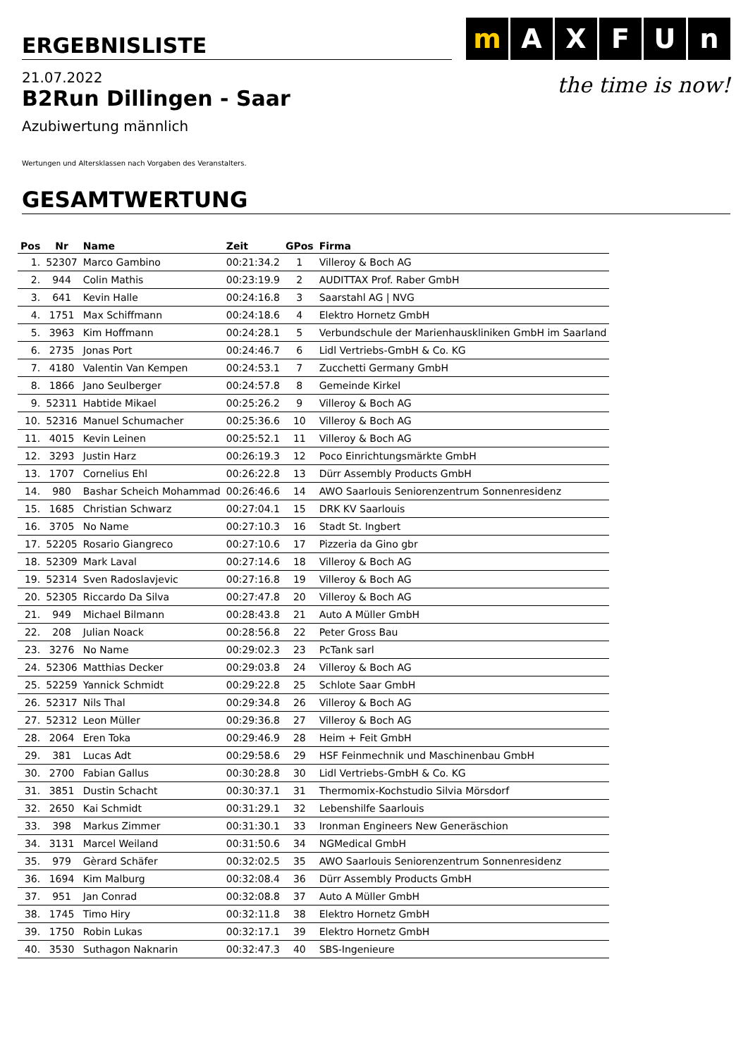ERGEBNISLISTE
m A X F U n
the time is now!
21.07.2022
B2Run Dillingen - Saar
Azubiwertung männlich
Wertungen und Altersklassen nach Vorgaben des Veranstalters.
GESAMTWERTUNG
| Pos | Nr | Name | Zeit | GPos | Firma |
| --- | --- | --- | --- | --- | --- |
| 1. | 52307 | Marco Gambino | 00:21:34.2 | 1 | Villeroy & Boch AG |
| 2. | 944 | Colin Mathis | 00:23:19.9 | 2 | AUDITTAX Prof. Raber GmbH |
| 3. | 641 | Kevin Halle | 00:24:16.8 | 3 | Saarstahl AG / NVG |
| 4. | 1751 | Max Schiffmann | 00:24:18.6 | 4 | Elektro Hornetz GmbH |
| 5. | 3963 | Kim Hoffmann | 00:24:28.1 | 5 | Verbundschule der Marienhauskliniken GmbH im Saarland |
| 6. | 2735 | Jonas Port | 00:24:46.7 | 6 | Lidl Vertriebs-GmbH & Co. KG |
| 7. | 4180 | Valentin Van Kempen | 00:24:53.1 | 7 | Zucchetti Germany GmbH |
| 8. | 1866 | Jano Seulberger | 00:24:57.8 | 8 | Gemeinde Kirkel |
| 9. | 52311 | Habtide Mikael | 00:25:26.2 | 9 | Villeroy & Boch AG |
| 10. | 52316 | Manuel Schumacher | 00:25:36.6 | 10 | Villeroy & Boch AG |
| 11. | 4015 | Kevin Leinen | 00:25:52.1 | 11 | Villeroy & Boch AG |
| 12. | 3293 | Justin Harz | 00:26:19.3 | 12 | Poco Einrichtungsmärkte GmbH |
| 13. | 1707 | Cornelius Ehl | 00:26:22.8 | 13 | Dürr Assembly Products GmbH |
| 14. | 980 | Bashar Scheich Mohammad | 00:26:46.6 | 14 | AWO Saarlouis Seniorenzentrum Sonnenresidenz |
| 15. | 1685 | Christian Schwarz | 00:27:04.1 | 15 | DRK KV Saarlouis |
| 16. | 3705 | No Name | 00:27:10.3 | 16 | Stadt St. Ingbert |
| 17. | 52205 | Rosario Giangreco | 00:27:10.6 | 17 | Pizzeria da Gino gbr |
| 18. | 52309 | Mark Laval | 00:27:14.6 | 18 | Villeroy & Boch AG |
| 19. | 52314 | Sven Radoslavjevic | 00:27:16.8 | 19 | Villeroy & Boch AG |
| 20. | 52305 | Riccardo Da Silva | 00:27:47.8 | 20 | Villeroy & Boch AG |
| 21. | 949 | Michael Bilmann | 00:28:43.8 | 21 | Auto A Müller GmbH |
| 22. | 208 | Julian Noack | 00:28:56.8 | 22 | Peter Gross Bau |
| 23. | 3276 | No Name | 00:29:02.3 | 23 | PcTank sarl |
| 24. | 52306 | Matthias Decker | 00:29:03.8 | 24 | Villeroy & Boch AG |
| 25. | 52259 | Yannick Schmidt | 00:29:22.8 | 25 | Schlote Saar GmbH |
| 26. | 52317 | Nils Thal | 00:29:34.8 | 26 | Villeroy & Boch AG |
| 27. | 52312 | Leon Müller | 00:29:36.8 | 27 | Villeroy & Boch AG |
| 28. | 2064 | Eren Toka | 00:29:46.9 | 28 | Heim + Feit GmbH |
| 29. | 381 | Lucas Adt | 00:29:58.6 | 29 | HSF Feinmechnik und Maschinenbau GmbH |
| 30. | 2700 | Fabian Gallus | 00:30:28.8 | 30 | Lidl Vertriebs-GmbH & Co. KG |
| 31. | 3851 | Dustin Schacht | 00:30:37.1 | 31 | Thermomix-Kochstudio Silvia Mörsdorf |
| 32. | 2650 | Kai Schmidt | 00:31:29.1 | 32 | Lebenshilfe Saarlouis |
| 33. | 398 | Markus Zimmer | 00:31:30.1 | 33 | Ironman Engineers New Generäschion |
| 34. | 3131 | Marcel Weiland | 00:31:50.6 | 34 | NGMedical GmbH |
| 35. | 979 | Gèrard Schäfer | 00:32:02.5 | 35 | AWO Saarlouis Seniorenzentrum Sonnenresidenz |
| 36. | 1694 | Kim Malburg | 00:32:08.4 | 36 | Dürr Assembly Products GmbH |
| 37. | 951 | Jan Conrad | 00:32:08.8 | 37 | Auto A Müller GmbH |
| 38. | 1745 | Timo Hiry | 00:32:11.8 | 38 | Elektro Hornetz GmbH |
| 39. | 1750 | Robin Lukas | 00:32:17.1 | 39 | Elektro Hornetz GmbH |
| 40. | 3530 | Suthagon Naknarin | 00:32:47.3 | 40 | SBS-Ingenieure |